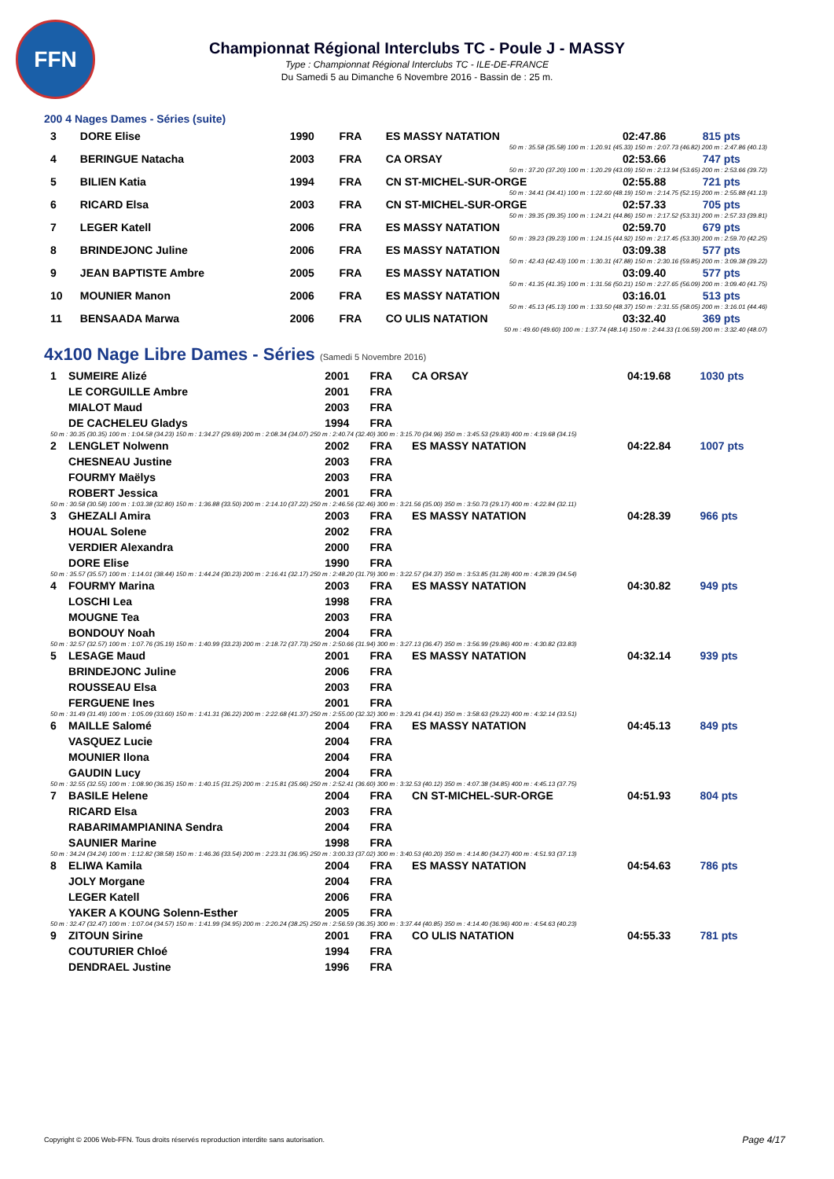FFN
Championnat Régional Interclubs TC - Poule J - MASSY
Type : Championnat Régional Interclubs TC - ILE-DE-FRANCE
Du Samedi 5 au Dimanche 6 Novembre 2016 - Bassin de : 25 m.
200 4 Nages Dames - Séries (suite)
| 3 | DORE Elise | 1990 | FRA | ES MASSY NATATION | 02:47.86 | 815 pts |
| 50 m : 35.58 (35.58) 100 m : 1:20.91 (45.33) 150 m : 2:07.73 (46.82) 200 m : 2:47.86 (40.13) | | | | | | |
| 4 | BERINGUE Natacha | 2003 | FRA | CA ORSAY | 02:53.66 | 747 pts |
| 50 m : 37.20 (37.20) 100 m : 1:20.29 (43.09) 150 m : 2:13.94 (53.65) 200 m : 2:53.66 (39.72) | | | | | | |
| 5 | BILIEN Katia | 1994 | FRA | CN ST-MICHEL-SUR-ORGE | 02:55.88 | 721 pts |
| 50 m : 34.41 (34.41) 100 m : 1:22.60 (48.19) 150 m : 2:14.75 (52.15) 200 m : 2:55.88 (41.13) | | | | | | |
| 6 | RICARD Elsa | 2003 | FRA | CN ST-MICHEL-SUR-ORGE | 02:57.33 | 705 pts |
| 50 m : 39.35 (39.35) 100 m : 1:24.21 (44.86) 150 m : 2:17.52 (53.31) 200 m : 2:57.33 (39.81) | | | | | | |
| 7 | LEGER Katell | 2006 | FRA | ES MASSY NATATION | 02:59.70 | 679 pts |
| 50 m : 39.23 (39.23) 100 m : 1:24.15 (44.92) 150 m : 2:17.45 (53.30) 200 m : 2:59.70 (42.25) | | | | | | |
| 8 | BRINDEJONC Juline | 2006 | FRA | ES MASSY NATATION | 03:09.38 | 577 pts |
| 50 m : 42.43 (42.43) 100 m : 1:30.31 (47.88) 150 m : 2:30.16 (59.85) 200 m : 3:09.38 (39.22) | | | | | | |
| 9 | JEAN BAPTISTE Ambre | 2005 | FRA | ES MASSY NATATION | 03:09.40 | 577 pts |
| 50 m : 41.35 (41.35) 100 m : 1:31.56 (50.21) 150 m : 2:27.65 (56.09) 200 m : 3:09.40 (41.75) | | | | | | |
| 10 | MOUNIER Manon | 2006 | FRA | ES MASSY NATATION | 03:16.01 | 513 pts |
| 50 m : 45.13 (45.13) 100 m : 1:33.50 (48.37) 150 m : 2:31.55 (58.05) 200 m : 3:16.01 (44.46) | | | | | | |
| 11 | BENSAADA Marwa | 2006 | FRA | CO ULIS NATATION | 03:32.40 | 369 pts |
| 50 m : 49.60 (49.60) 100 m : 1:37.74 (48.14) 150 m : 2:44.33 (1:06.59) 200 m : 3:32.40 (48.07) | | | | | | |
4x100 Nage Libre Dames - Séries (Samedi 5 Novembre 2016)
| 1 | SUMEIRE Alizé | 2001 | FRA | CA ORSAY | 04:19.68 | 1030 pts |
| | LE CORGUILLE Ambre | 2001 | FRA | | | |
| | MIALOT Maud | 2003 | FRA | | | |
| | DE CACHELEU Gladys | 1994 | FRA | | | |
| 50 m : 30.35 (30.35) 100 m : 1:04.58 (34.23) 150 m : 1:34.27 (29.69) 200 m : 2:08.34 (34.07) 250 m : 2:40.74 (32.40) 300 m : 3:15.70 (34.96) 350 m : 3:45.53 (29.83) 400 m : 4:19.68 (34.15) | | | | | | |
| 2 | LENGLET Nolwenn | 2002 | FRA | ES MASSY NATATION | 04:22.84 | 1007 pts |
| | CHESNEAU Justine | 2003 | FRA | | | |
| | FOURMY Maëlys | 2003 | FRA | | | |
| | ROBERT Jessica | 2001 | FRA | | | |
| 50 m : 30.58 (30.58) 100 m : 1:03.38 (32.80) 150 m : 1:36.88 (33.50) 200 m : 2:14.10 (37.22) 250 m : 2:46.56 (32.46) 300 m : 3:21.56 (35.00) 350 m : 3:50.73 (29.17) 400 m : 4:22.84 (32.11) | | | | | | |
| 3 | GHEZALI Amira | 2003 | FRA | ES MASSY NATATION | 04:28.39 | 966 pts |
| | HOUAL Solene | 2002 | FRA | | | |
| | VERDIER Alexandra | 2000 | FRA | | | |
| | DORE Elise | 1990 | FRA | | | |
| 50 m : 35.57 (35.57) 100 m : 1:14.01 (38.44) 150 m : 1:44.24 (30.23) 200 m : 2:16.41 (32.17) 250 m : 2:48.20 (31.79) 300 m : 3:22.57 (34.37) 350 m : 3:53.85 (31.28) 400 m : 4:28.39 (34.54) | | | | | | |
| 4 | FOURMY Marina | 2003 | FRA | ES MASSY NATATION | 04:30.82 | 949 pts |
| | LOSCHI Lea | 1998 | FRA | | | |
| | MOUGNE Tea | 2003 | FRA | | | |
| | BONDOUY Noah | 2004 | FRA | | | |
| 50 m : 32.57 (32.57) 100 m : 1:07.76 (35.19) 150 m : 1:40.99 (33.23) 200 m : 2:18.72 (37.73) 250 m : 2:50.66 (31.94) 300 m : 3:27.13 (36.47) 350 m : 3:56.99 (29.86) 400 m : 4:30.82 (33.83) | | | | | | |
| 5 | LESAGE Maud | 2001 | FRA | ES MASSY NATATION | 04:32.14 | 939 pts |
| | BRINDEJONC Juline | 2006 | FRA | | | |
| | ROUSSEAU Elsa | 2003 | FRA | | | |
| | FERGUENE Ines | 2001 | FRA | | | |
| 50 m : 31.49 (31.49) 100 m : 1:05.09 (33.60) 150 m : 1:41.31 (36.22) 200 m : 2:22.68 (41.37) 250 m : 2:55.00 (32.32) 300 m : 3:29.41 (34.41) 350 m : 3:58.63 (29.22) 400 m : 4:32.14 (33.51) | | | | | | |
| 6 | MAILLE Salomé | 2004 | FRA | ES MASSY NATATION | 04:45.13 | 849 pts |
| | VASQUEZ Lucie | 2004 | FRA | | | |
| | MOUNIER Ilona | 2004 | FRA | | | |
| | GAUDIN Lucy | 2004 | FRA | | | |
| 50 m : 32.55 (32.55) 100 m : 1:08.90 (36.35) 150 m : 1:40.15 (31.25) 200 m : 2:15.81 (35.66) 250 m : 2:52.41 (36.60) 300 m : 3:32.53 (40.12) 350 m : 4:07.38 (34.85) 400 m : 4:45.13 (37.75) | | | | | | |
| 7 | BASILE Helene | 2004 | FRA | CN ST-MICHEL-SUR-ORGE | 04:51.93 | 804 pts |
| | RICARD Elsa | 2003 | FRA | | | |
| | RABARIMAMPIANINA Sendra | 2004 | FRA | | | |
| | SAUNIER Marine | 1998 | FRA | | | |
| 50 m : 34.24 (34.24) 100 m : 1:12.82 (38.58) 150 m : 1:46.36 (33.54) 200 m : 2:23.31 (36.95) 250 m : 3:00.33 (37.02) 300 m : 3:40.53 (40.20) 350 m : 4:14.80 (34.27) 400 m : 4:51.93 (37.13) | | | | | | |
| 8 | ELIWA Kamila | 2004 | FRA | ES MASSY NATATION | 04:54.63 | 786 pts |
| | JOLY Morgane | 2004 | FRA | | | |
| | LEGER Katell | 2006 | FRA | | | |
| | YAKER A KOUNG Solenn-Esther | 2005 | FRA | | | |
| 50 m : 32.47 (32.47) 100 m : 1:07.04 (34.57) 150 m : 1:41.99 (34.95) 200 m : 2:20.24 (38.25) 250 m : 2:56.59 (36.35) 300 m : 3:37.44 (40.85) 350 m : 4:14.40 (36.96) 400 m : 4:54.63 (40.23) | | | | | | |
| 9 | ZITOUN Sirine | 2001 | FRA | CO ULIS NATATION | 04:55.33 | 781 pts |
| | COUTURIER Chloé | 1994 | FRA | | | |
| | DENDRAEL Justine | 1996 | FRA | | | |
Copyright © 2006 Web-FFN. Tous droits réservés reproduction interdite sans autorisation.
Page 4/17